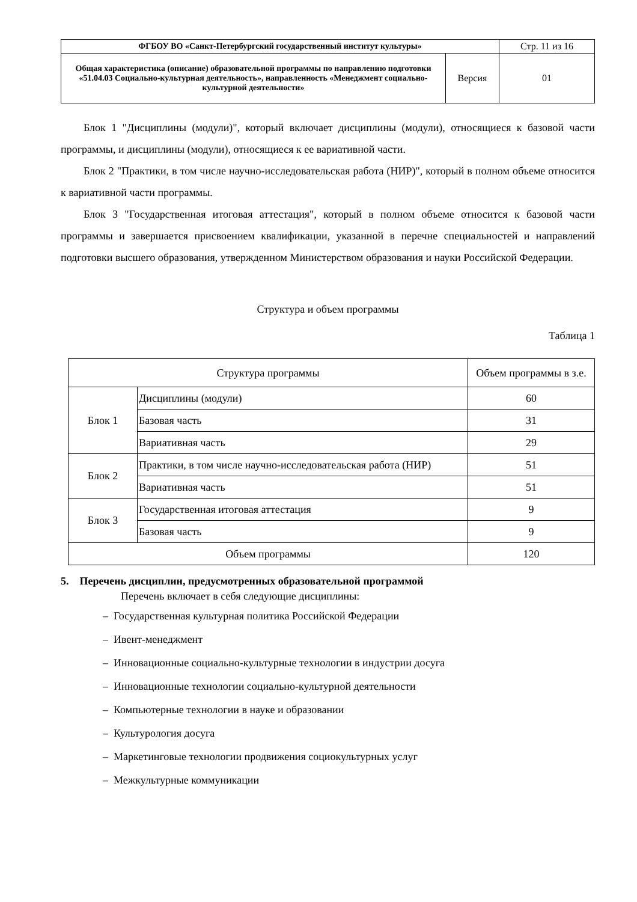| ФГБОУ ВО «Санкт-Петербургский государственный институт культуры» | | Стр. 11 из 16 |
| Общая характеристика (описание) образовательной программы по направлению подготовки «51.04.03 Социально-культурная деятельность», направленность «Менеджмент социально-культурной деятельности» | Версия | 01 |
Блок 1 "Дисциплины (модули)", который включает дисциплины (модули), относящиеся к базовой части программы, и дисциплины (модули), относящиеся к ее вариативной части.
Блок 2 "Практики, в том числе научно-исследовательская работа (НИР)", который в полном объеме относится к вариативной части программы.
Блок 3 "Государственная итоговая аттестация", который в полном объеме относится к базовой части программы и завершается присвоением квалификации, указанной в перечне специальностей и направлений подготовки высшего образования, утвержденном Министерством образования и науки Российской Федерации.
Структура и объем программы
Таблица 1
| Структура программы | | Объем программы в з.е. |
| --- | --- | --- |
| Блок 1 | Дисциплины (модули) | 60 |
| | Базовая часть | 31 |
| | Вариативная часть | 29 |
| Блок 2 | Практики, в том числе научно-исследовательская работа (НИР) | 51 |
| | Вариативная часть | 51 |
| Блок 3 | Государственная итоговая аттестация | 9 |
| | Базовая часть | 9 |
| Объем программы | | 120 |
5. Перечень дисциплин, предусмотренных образовательной программой
Перечень включает в себя следующие дисциплины:
– Государственная культурная политика Российской Федерации
– Ивент-менеджмент
– Инновационные социально-культурные технологии в индустрии досуга
– Инновационные технологии социально-культурной деятельности
– Компьютерные технологии в науке и образовании
– Культурология досуга
– Маркетинговые технологии продвижения социокультурных услуг
– Межкультурные коммуникации